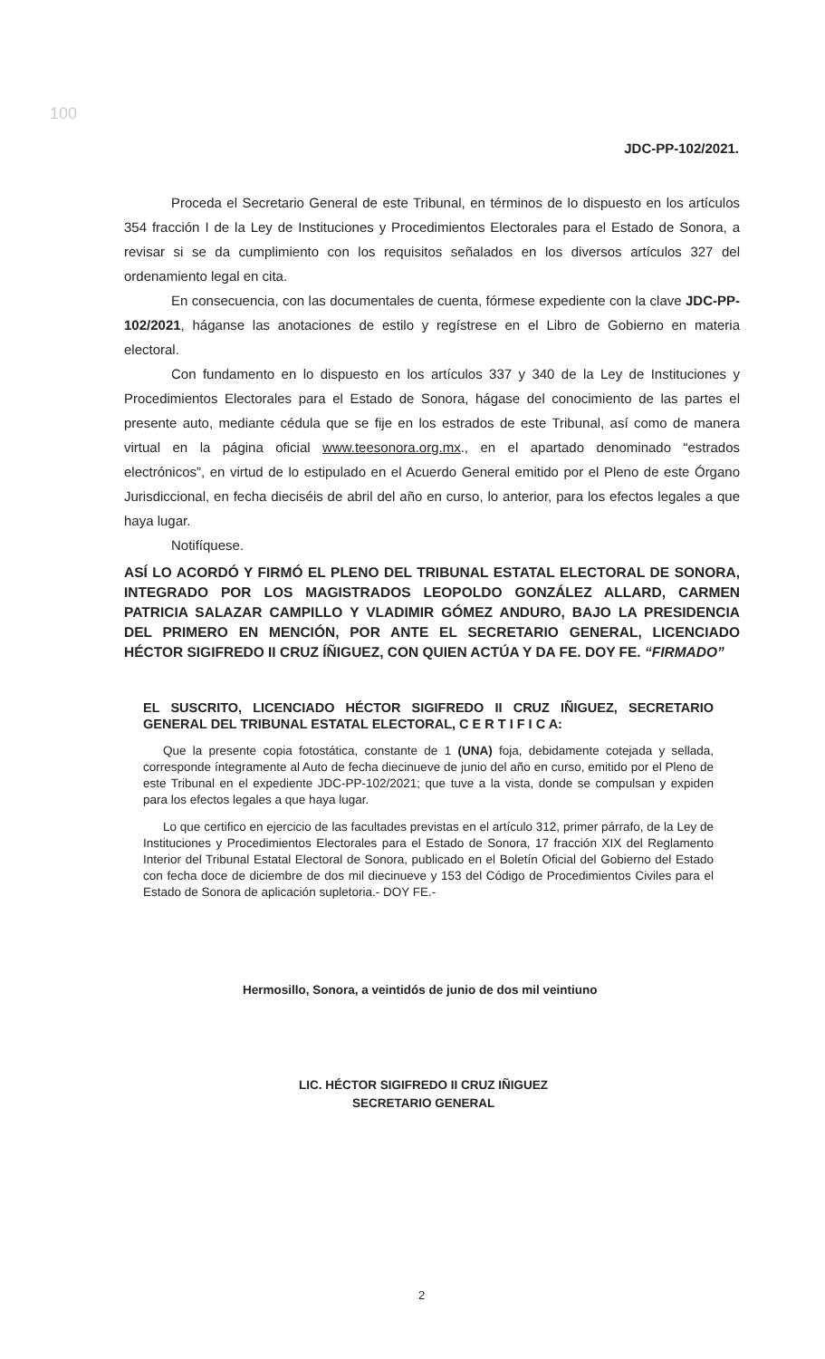100
JDC-PP-102/2021.
Proceda el Secretario General de este Tribunal, en términos de lo dispuesto en los artículos 354 fracción I de la Ley de Instituciones y Procedimientos Electorales para el Estado de Sonora, a revisar si se da cumplimiento con los requisitos señalados en los diversos artículos 327 del ordenamiento legal en cita.
En consecuencia, con las documentales de cuenta, fórmese expediente con la clave JDC-PP-102/2021, háganse las anotaciones de estilo y regístrese en el Libro de Gobierno en materia electoral.
Con fundamento en lo dispuesto en los artículos 337 y 340 de la Ley de Instituciones y Procedimientos Electorales para el Estado de Sonora, hágase del conocimiento de las partes el presente auto, mediante cédula que se fije en los estrados de este Tribunal, así como de manera virtual en la página oficial www.teesonora.org.mx., en el apartado denominado “estrados electrónicos”, en virtud de lo estipulado en el Acuerdo General emitido por el Pleno de este Órgano Jurisdiccional, en fecha dieciséis de abril del año en curso, lo anterior, para los efectos legales a que haya lugar.
Notifíquese.
ASÍ LO ACORDÓ Y FIRMÓ EL PLENO DEL TRIBUNAL ESTATAL ELECTORAL DE SONORA, INTEGRADO POR LOS MAGISTRADOS LEOPOLDO GONZÁLEZ ALLARD, CARMEN PATRICIA SALAZAR CAMPILLO Y VLADIMIR GÓMEZ ANDURO, BAJO LA PRESIDENCIA DEL PRIMERO EN MENCIÓN, POR ANTE EL SECRETARIO GENERAL, LICENCIADO HÉCTOR SIGIFREDO II CRUZ ÍÑIGUEZ, CON QUIEN ACTÚA Y DA FE. DOY FE. “FIRMADO”
EL SUSCRITO, LICENCIADO HÉCTOR SIGIFREDO II CRUZ IÑIGUEZ, SECRETARIO GENERAL DEL TRIBUNAL ESTATAL ELECTORAL, C E R T I F I C A:
Que la presente copia fotostática, constante de 1 (UNA) foja, debidamente cotejada y sellada, corresponde íntegramente al Auto de fecha diecinueve de junio del año en curso, emitido por el Pleno de este Tribunal en el expediente JDC-PP-102/2021; que tuve a la vista, donde se compulsan y expiden para los efectos legales a que haya lugar.
Lo que certifico en ejercicio de las facultades previstas en el artículo 312, primer párrafo, de la Ley de Instituciones y Procedimientos Electorales para el Estado de Sonora, 17 fracción XIX del Reglamento Interior del Tribunal Estatal Electoral de Sonora, publicado en el Boletín Oficial del Gobierno del Estado con fecha doce de diciembre de dos mil diecinueve y 153 del Código de Procedimientos Civiles para el Estado de Sonora de aplicación supletoria.- DOY FE.-
Hermosillo, Sonora, a veintidós de junio de dos mil veintiuno
LIC. HÉCTOR SIGIFREDO II CRUZ IÑIGUEZ
SECRETARIO GENERAL
2